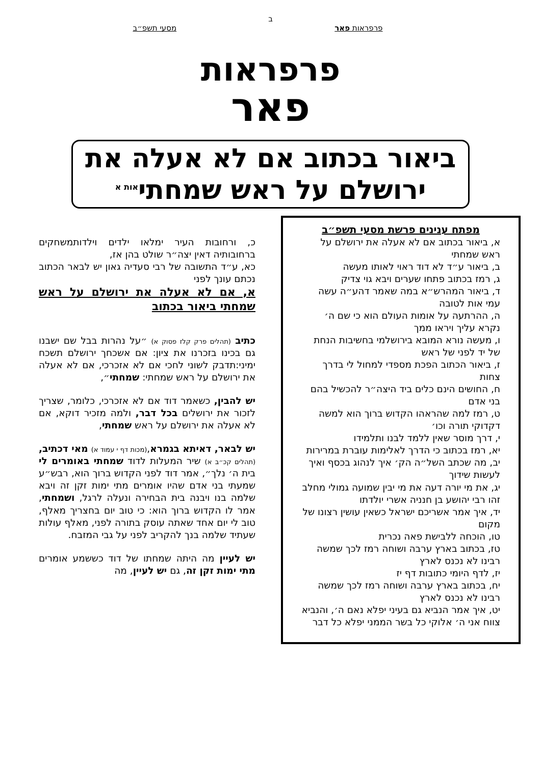ב
פרפראות פאר מסעי תשפ״ב
פרפראות
פאר
ביאור בכתוב אם לא אעלה את
ירושלם על ראש שמחתי<sup>אות א</sup>
מפתח ענינים פרשת מסעי תשפ״ב
א, ביאור בכתוב אם לא אעלה את ירושלם על ראש שמחתי
ב, ביאור ע״ד לא דוד ראוי לאותו מעשה
ג, רמז בכתוב פתחו שערים ויבא גוי צדיק
ד, ביאור המהרש״א במה שאמר דהע״ה עשה עמי אות לטובה
ה, ההרתעה על אומות העולם הוא כי שם ה׳ נקרא עליך ויראו ממך
ו, מעשה נורא המובא בירושלמי בחשיבות הנחת של יד לפני של ראש
ז, ביאור הכתוב הפכת מספדי למחול לי בדרך צחות
ח, החושים הינם כלים ביד היצה״ר להכשיל בהם בני אדם
ט, רמז למה שהראהו הקדוש ברוך הוא למשה דקדוקי תורה וכו׳
י, דרך מוסר שאין ללמד לבנו ותלמידו
יא, רמז בכתוב כי הדרך לאלימות עוברת במרירות
יב, מה שכתב השל״ה הק׳ איך לנהוג בכסף ואיך לעשות שידוך
יג, את מי יורה דעה את מי יבין שמועה גמולי מחלב זהו רבי יהושע בן חנניה אשרי יולדתו
יד, איך אמר אשריכם ישראל כשאין עושין רצונו של מקום
טו, הוכחה ללבישת פאה נכרית
טז, בכתוב בארץ ערבה ושוחה רמז לכך שמשה רבינו לא נכנס לארץ
יז, לדף היומי כתובות דף יז
יח, בכתוב בארץ ערבה ושוחה רמז לכך שמשה רבינו לא נכנס לארץ
יט, איך אמר הנביא גם בעיני יפלא נאם ה׳, והנביא צווח אני ה׳ אלוקי כל בשר הממני יפלא כל דבר
כ, ורחובות העיר ימלאו ילדים וילדותמשחקים ברחובותיה דאין יצה״ר שולט בהן אז,
כא, ע״ד התשובה של רבי סעדיה גאון יש לבאר הכתוב נכתם עונך לפני
א, אם לא אעלה את ירושלם על ראש שמחתי ביאור בכתוב
כתיב (תהלים פרק קלז פסוק א) ״על נהרות בבל שם ישבנו גם בכינו בזכרנו את ציון: אם אשכחך ירושלם תשכח ימיני:תדבק לשוני לחכי אם לא אזכרכי, אם לא אעלה את ירושלם על ראש שמחתי: שמחתי״,
יש להבין, כשאמר דוד אם לא אזכרכי, כלומר, שצריך לזכור את ירושלים בכל דבר, ולמה מזכיר דוקא, אם לא אעלה את ירושלם על ראש שמחתי,
יש לבאר, דאיתא בגמרא,(מכות דף י עמוד א) מאי דכתיב, (תהלים קכ״ב א) שיר המעלות לדוד שמחתי באומרים לי בית ה׳ נלך״, אמר דוד לפני הקדוש ברוך הוא, רבש״ע שמעתי בני אדם שהיו אומרים מתי ימות זקן זה ויבא שלמה בנו ויבנה בית הבחירה ונעלה לרגל, ושמחתי, אמר לו הקדוש ברוך הוא: כי טוב יום בחצריך מאלף, טוב לי יום אחד שאתה עוסק בתורה לפני, מאלף עולות שעתיד שלמה בנך להקריב לפני על גבי המזבח.
יש לעיין מה היתה שמחתו של דוד כששמע אומרים מתי ימות זקן זה, גם יש לעיין, מה